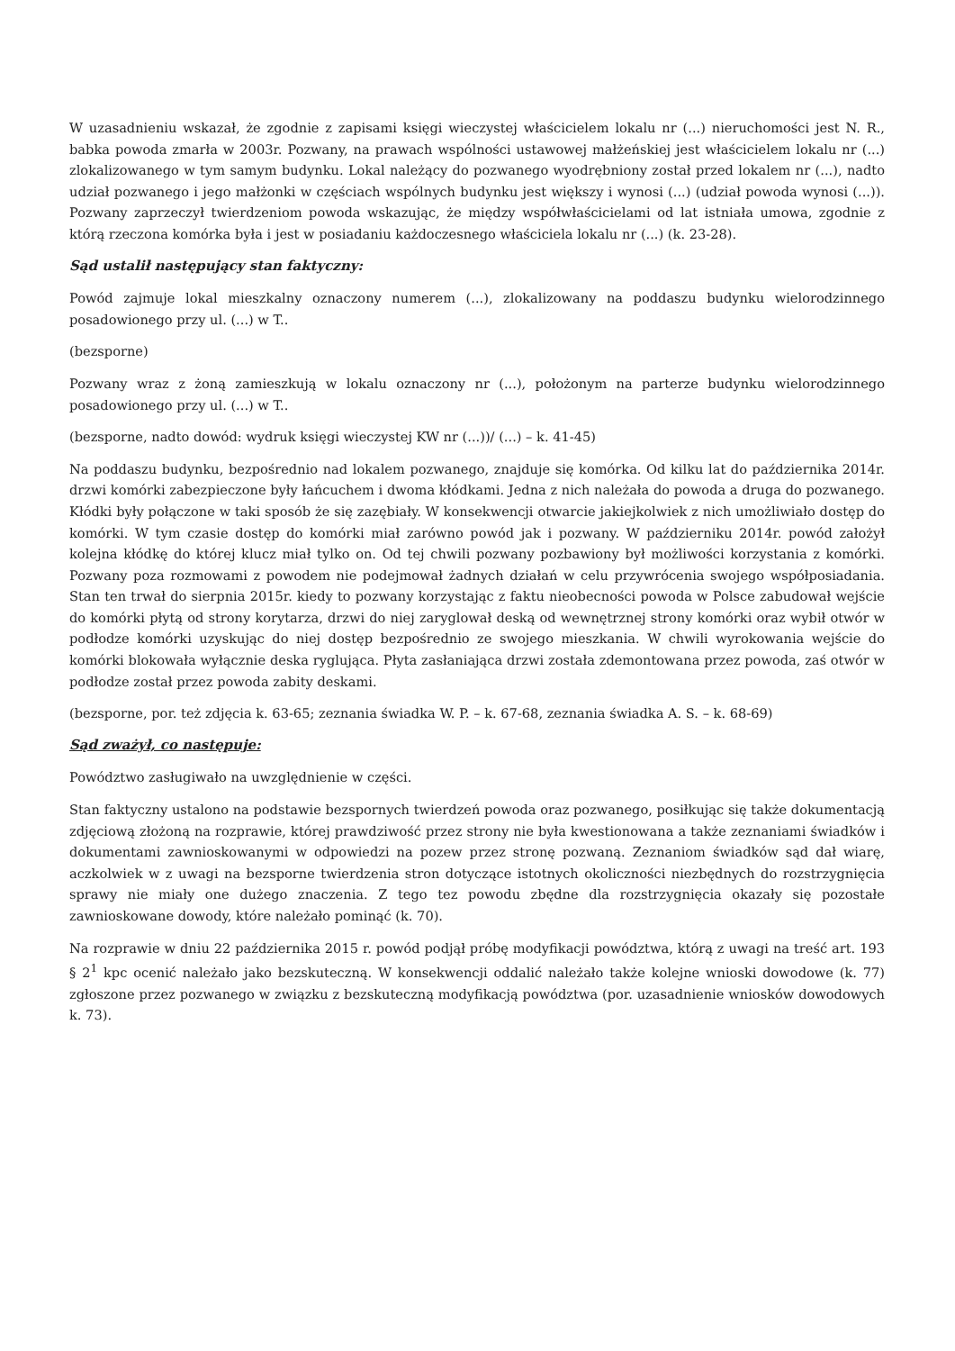W uzasadnieniu wskazał, że zgodnie z zapisami księgi wieczystej właścicielem lokalu nr (...) nieruchomości jest N. R., babka powoda zmarła w 2003r. Pozwany, na prawach wspólności ustawowej małżeńskiej jest właścicielem lokalu nr (...) zlokalizowanego w tym samym budynku. Lokal należący do pozwanego wyodrębniony został przed lokalem nr (...), nadto udział pozwanego i jego małżonki w częściach wspólnych budynku jest większy i wynosi (...) (udział powoda wynosi (...)). Pozwany zaprzeczył twierdzeniom powoda wskazując, że między współwłaścicielami od lat istniała umowa, zgodnie z którą rzeczona komórka była i jest w posiadaniu każdoczesnego właściciela lokalu nr (...) (k. 23-28).
Sąd ustalił następujący stan faktyczny:
Powód zajmuje lokal mieszkalny oznaczony numerem (...), zlokalizowany na poddaszu budynku wielorodzinnego posadowionego przy ul. (...) w T..
(bezsporne)
Pozwany wraz z żoną zamieszkują w lokalu oznaczony nr (...), położonym na parterze budynku wielorodzinnego posadowionego przy ul. (...) w T..
(bezsporne, nadto dowód: wydruk księgi wieczystej KW nr (...))/ (...) – k. 41-45)
Na poddaszu budynku, bezpośrednio nad lokalem pozwanego, znajduje się komórka. Od kilku lat do października 2014r. drzwi komórki zabezpieczone były łańcuchem i dwoma kłódkami. Jedna z nich należała do powoda a druga do pozwanego. Kłódki były połączone w taki sposób że się zazębiały. W konsekwencji otwarcie jakiejkolwiek z nich umożliwiało dostęp do komórki. W tym czasie dostęp do komórki miał zarówno powód jak i pozwany. W październiku 2014r. powód założył kolejna kłódkę do której klucz miał tylko on. Od tej chwili pozwany pozbawiony był możliwości korzystania z komórki. Pozwany poza rozmowami z powodem nie podejmował żadnych działań w celu przywrócenia swojego współposiadania. Stan ten trwał do sierpnia 2015r. kiedy to pozwany korzystając z faktu nieobecności powoda w Polsce zabudował wejście do komórki płytą od strony korytarza, drzwi do niej zaryglował deską od wewnętrznej strony komórki oraz wybił otwór w podłodze komórki uzyskując do niej dostęp bezpośrednio ze swojego mieszkania. W chwili wyrokowania wejście do komórki blokowała wyłącznie deska ryglująca. Płyta zasłaniająca drzwi została zdemontowana przez powoda, zaś otwór w podłodze został przez powoda zabity deskami.
(bezsporne, por. też zdjęcia k. 63-65; zeznania świadka W. P. – k. 67-68, zeznania świadka A. S. – k. 68-69)
Sąd zważył, co następuje:
Powództwo zasługiwało na uwzględnienie w części.
Stan faktyczny ustalono na podstawie bezspornych twierdzeń powoda oraz pozwanego, posiłkując się także dokumentacją zdjęciową złożoną na rozprawie, której prawdziwość przez strony nie była kwestionowana a także zeznaniami świadków i dokumentami zawnioskowanymi w odpowiedzi na pozew przez stronę pozwaną. Zeznaniom świadków sąd dał wiarę, aczkolwiek w z uwagi na bezsporne twierdzenia stron dotyczące istotnych okoliczności niezbędnych do rozstrzygnięcia sprawy nie miały one dużego znaczenia. Z tego tez powodu zbędne dla rozstrzygnięcia okazały się pozostałe zawnioskowane dowody, które należało pominąć (k. 70).
Na rozprawie w dniu 22 października 2015 r. powód podjął próbę modyfikacji powództwa, którą z uwagi na treść art. 193 § 2<sup>1</sup> kpc ocenić należało jako bezskuteczną. W konsekwencji oddalić należało także kolejne wnioski dowodowe (k. 77) zgłoszone przez pozwanego w związku z bezskuteczną modyfikacją powództwa (por. uzasadnienie wniosków dowodowych k. 73).